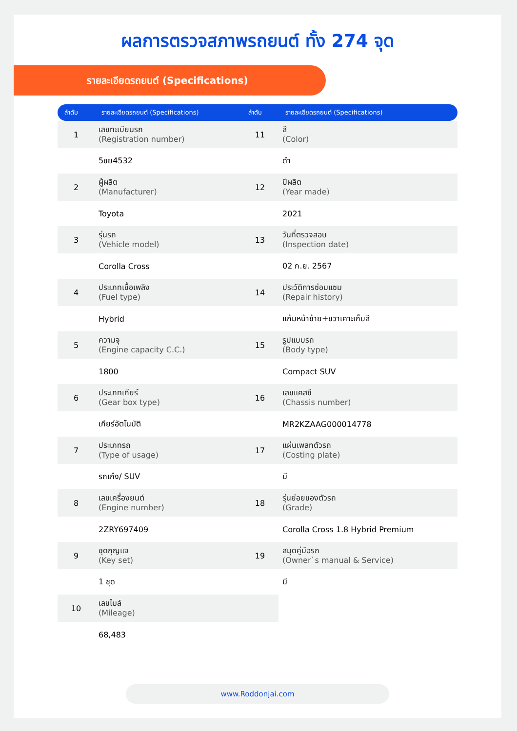ผลการตรวจสภาพรถยนต์ ทั้ง 274 จุด
รายละเอียดรถยนต์ (Specifications)
| ลำดับ | รายละเอียดรถยนต์ (Specifications) | ลำดับ | รายละเอียดรถยนต์ (Specifications) |
| --- | --- | --- | --- |
| 1 | เลขทะเบียนรถ (Registration number) | 11 | สี (Color) |
| | 5ขย4532 | | ดำ |
| 2 | ผู้ผลิต (Manufacturer) | 12 | ปีผลิต (Year made) |
| | Toyota | | 2021 |
| 3 | รุ่นรถ (Vehicle model) | 13 | วันที่ตรวจสอบ (Inspection date) |
| | Corolla Cross | | 02 ก.ย. 2567 |
| 4 | ประเภทเชื้อเพลิง (Fuel type) | 14 | ประวัติการซ่อมแซม (Repair history) |
| | Hybrid | | แก้มหน้าซ้าย+ขวาเคาะเก็บสี |
| 5 | ความจุ (Engine capacity C.C.) | 15 | รูปแบบรถ (Body type) |
| | 1800 | | Compact SUV |
| 6 | ประเภทเกียร์ (Gear box type) | 16 | เลขแคสซี (Chassis number) |
| | เกียร์อัตโนมัติ | | MR2KZAAG000014778 |
| 7 | ประเภทรถ (Type of usage) | 17 | แผ่นเพลทตัวรถ (Costing plate) |
| | รถเก๋ง/ SUV | | มี |
| 8 | เลขเครื่องยนต์ (Engine number) | 18 | รุ่นย่อยของตัวรถ (Grade) |
| | 2ZRY697409 | | Corolla Cross 1.8 Hybrid Premium |
| 9 | ชุดกุญแจ (Key set) | 19 | สมุดคู่มือรถ (Owner`s manual & Service) |
| | 1 ชุด | | มี |
| 10 | เลขไมล์ (Mileage) | | |
| | 68,483 | | |
www.Roddonjai.com